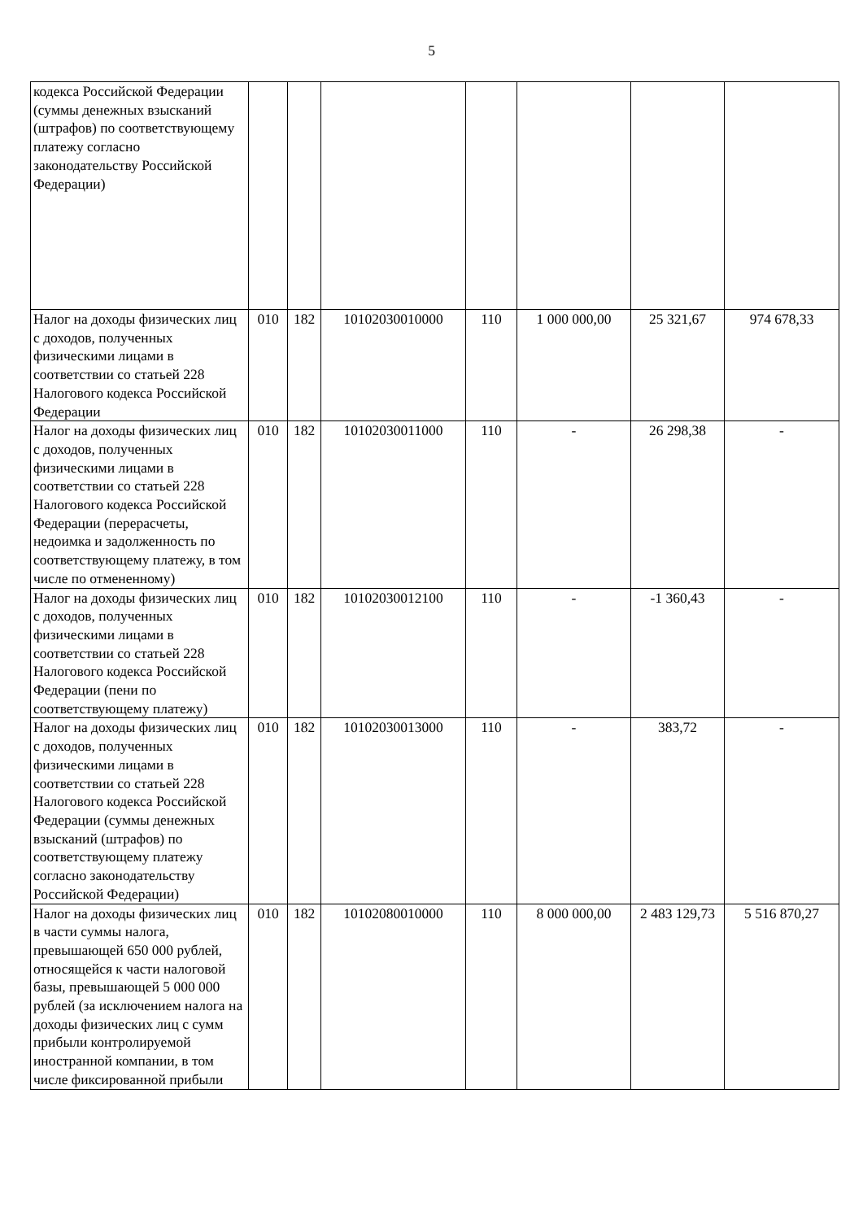5
| кодекса Российской Федерации (суммы денежных взысканий (штрафов) по соответствующему платежу согласно законодательству Российской Федерации) | | | | | | | |
| Налог на доходы физических лиц с доходов, полученных физическими лицами в соответствии со статьей 228 Налогового кодекса Российской Федерации | 010 | 182 | 10102030010000 | 110 | 1 000 000,00 | 25 321,67 | 974 678,33 |
| Налог на доходы физических лиц с доходов, полученных физическими лицами в соответствии со статьей 228 Налогового кодекса Российской Федерации (перерасчеты, недоимка и задолженность по соответствующему платежу, в том числе по отмененному) | 010 | 182 | 10102030011000 | 110 | - | 26 298,38 | - |
| Налог на доходы физических лиц с доходов, полученных физическими лицами в соответствии со статьей 228 Налогового кодекса Российской Федерации (пени по соответствующему платежу) | 010 | 182 | 10102030012100 | 110 | - | -1 360,43 | - |
| Налог на доходы физических лиц с доходов, полученных физическими лицами в соответствии со статьей 228 Налогового кодекса Российской Федерации (суммы денежных взысканий (штрафов) по соответствующему платежу согласно законодательству Российской Федерации) | 010 | 182 | 10102030013000 | 110 | - | 383,72 | - |
| Налог на доходы физических лиц в части суммы налога, превышающей 650 000 рублей, относящейся к части налоговой базы, превышающей 5 000 000 рублей (за исключением налога на доходы физических лиц с сумм прибыли контролируемой иностранной компании, в том числе фиксированной прибыли | 010 | 182 | 10102080010000 | 110 | 8 000 000,00 | 2 483 129,73 | 5 516 870,27 |